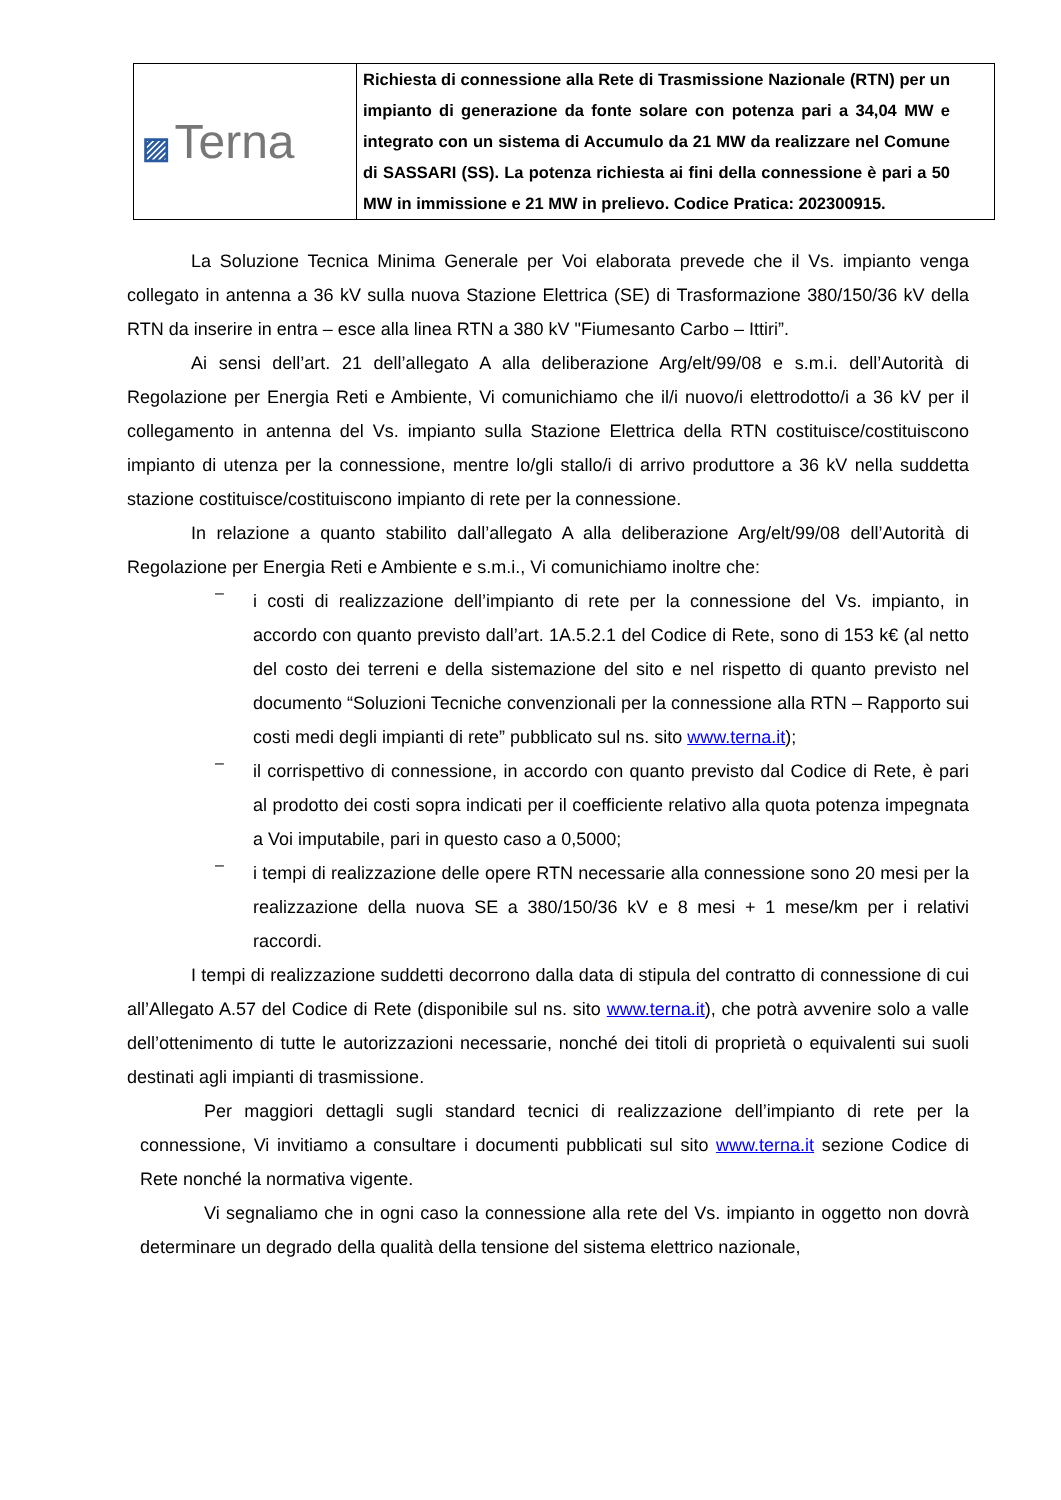| ▨ Terna | Richiesta di connessione alla Rete di Trasmissione Nazionale (RTN) per un impianto di generazione da fonte solare con potenza pari a 34,04 MW e integrato con un sistema di Accumulo da 21 MW da realizzare nel Comune di SASSARI (SS). La potenza richiesta ai fini della connessione è pari a 50 MW in immissione e 21 MW in prelievo. Codice Pratica: 202300915. |
La Soluzione Tecnica Minima Generale per Voi elaborata prevede che il Vs. impianto venga collegato in antenna a 36 kV sulla nuova Stazione Elettrica (SE) di Trasformazione 380/150/36 kV della RTN da inserire in entra – esce alla linea RTN a 380 kV "Fiumesanto Carbo – Ittiri”.
Ai sensi dell’art. 21 dell’allegato A alla deliberazione Arg/elt/99/08 e s.m.i. dell’Autorità di Regolazione per Energia Reti e Ambiente, Vi comunichiamo che il/i nuovo/i elettrodotto/i a 36 kV per il collegamento in antenna del Vs. impianto sulla Stazione Elettrica della RTN costituisce/costituiscono impianto di utenza per la connessione, mentre lo/gli stallo/i di arrivo produttore a 36 kV nella suddetta stazione costituisce/costituiscono impianto di rete per la connessione.
In relazione a quanto stabilito dall’allegato A alla deliberazione Arg/elt/99/08 dell’Autorità di Regolazione per Energia Reti e Ambiente e s.m.i., Vi comunichiamo inoltre che:
–
i costi di realizzazione dell’impianto di rete per la connessione del Vs. impianto, in accordo con quanto previsto dall’art. 1A.5.2.1 del Codice di Rete, sono di 153 k€ (al netto del costo dei terreni e della sistemazione del sito e nel rispetto di quanto previsto nel documento “Soluzioni Tecniche convenzionali per la connessione alla RTN – Rapporto sui costi medi degli impianti di rete” pubblicato sul ns. sito www.terna.it);
–
il corrispettivo di connessione, in accordo con quanto previsto dal Codice di Rete, è pari al prodotto dei costi sopra indicati per il coefficiente relativo alla quota potenza impegnata a Voi imputabile, pari in questo caso a 0,5000;
–
i tempi di realizzazione delle opere RTN necessarie alla connessione sono 20 mesi per la realizzazione della nuova SE a 380/150/36 kV e 8 mesi + 1 mese/km per i relativi raccordi.
I tempi di realizzazione suddetti decorrono dalla data di stipula del contratto di connessione di cui all’Allegato A.57 del Codice di Rete (disponibile sul ns. sito www.terna.it), che potrà avvenire solo a valle dell’ottenimento di tutte le autorizzazioni necessarie, nonché dei titoli di proprietà o equivalenti sui suoli destinati agli impianti di trasmissione.
Per maggiori dettagli sugli standard tecnici di realizzazione dell’impianto di rete per la connessione, Vi invitiamo a consultare i documenti pubblicati sul sito www.terna.it sezione Codice di Rete nonché la normativa vigente.
Vi segnaliamo che in ogni caso la connessione alla rete del Vs. impianto in oggetto non dovrà determinare un degrado della qualità della tensione del sistema elettrico nazionale,